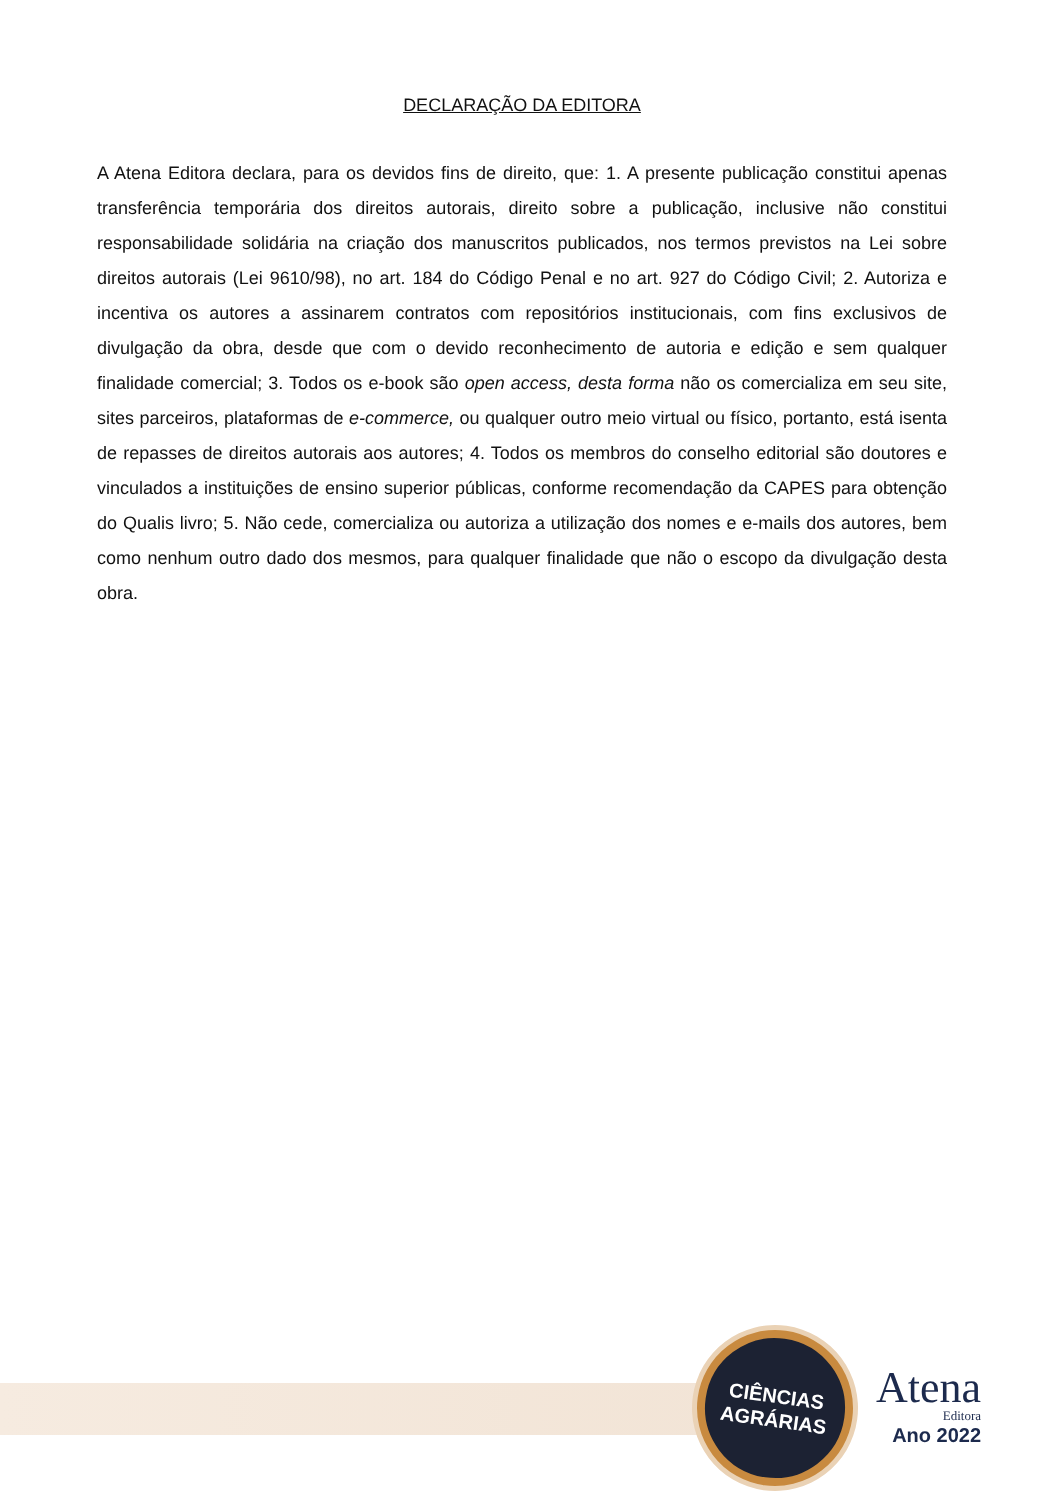DECLARAÇÃO DA EDITORA
A Atena Editora declara, para os devidos fins de direito, que: 1. A presente publicação constitui apenas transferência temporária dos direitos autorais, direito sobre a publicação, inclusive não constitui responsabilidade solidária na criação dos manuscritos publicados, nos termos previstos na Lei sobre direitos autorais (Lei 9610/98), no art. 184 do Código Penal e no art. 927 do Código Civil; 2. Autoriza e incentiva os autores a assinarem contratos com repositórios institucionais, com fins exclusivos de divulgação da obra, desde que com o devido reconhecimento de autoria e edição e sem qualquer finalidade comercial; 3. Todos os e-book são open access, desta forma não os comercializa em seu site, sites parceiros, plataformas de e-commerce, ou qualquer outro meio virtual ou físico, portanto, está isenta de repasses de direitos autorais aos autores; 4. Todos os membros do conselho editorial são doutores e vinculados a instituições de ensino superior públicas, conforme recomendação da CAPES para obtenção do Qualis livro; 5. Não cede, comercializa ou autoriza a utilização dos nomes e e-mails dos autores, bem como nenhum outro dado dos mesmos, para qualquer finalidade que não o escopo da divulgação desta obra.
CIÊNCIAS
AGRÁRIAS
Atena
Editora
Ano 2022